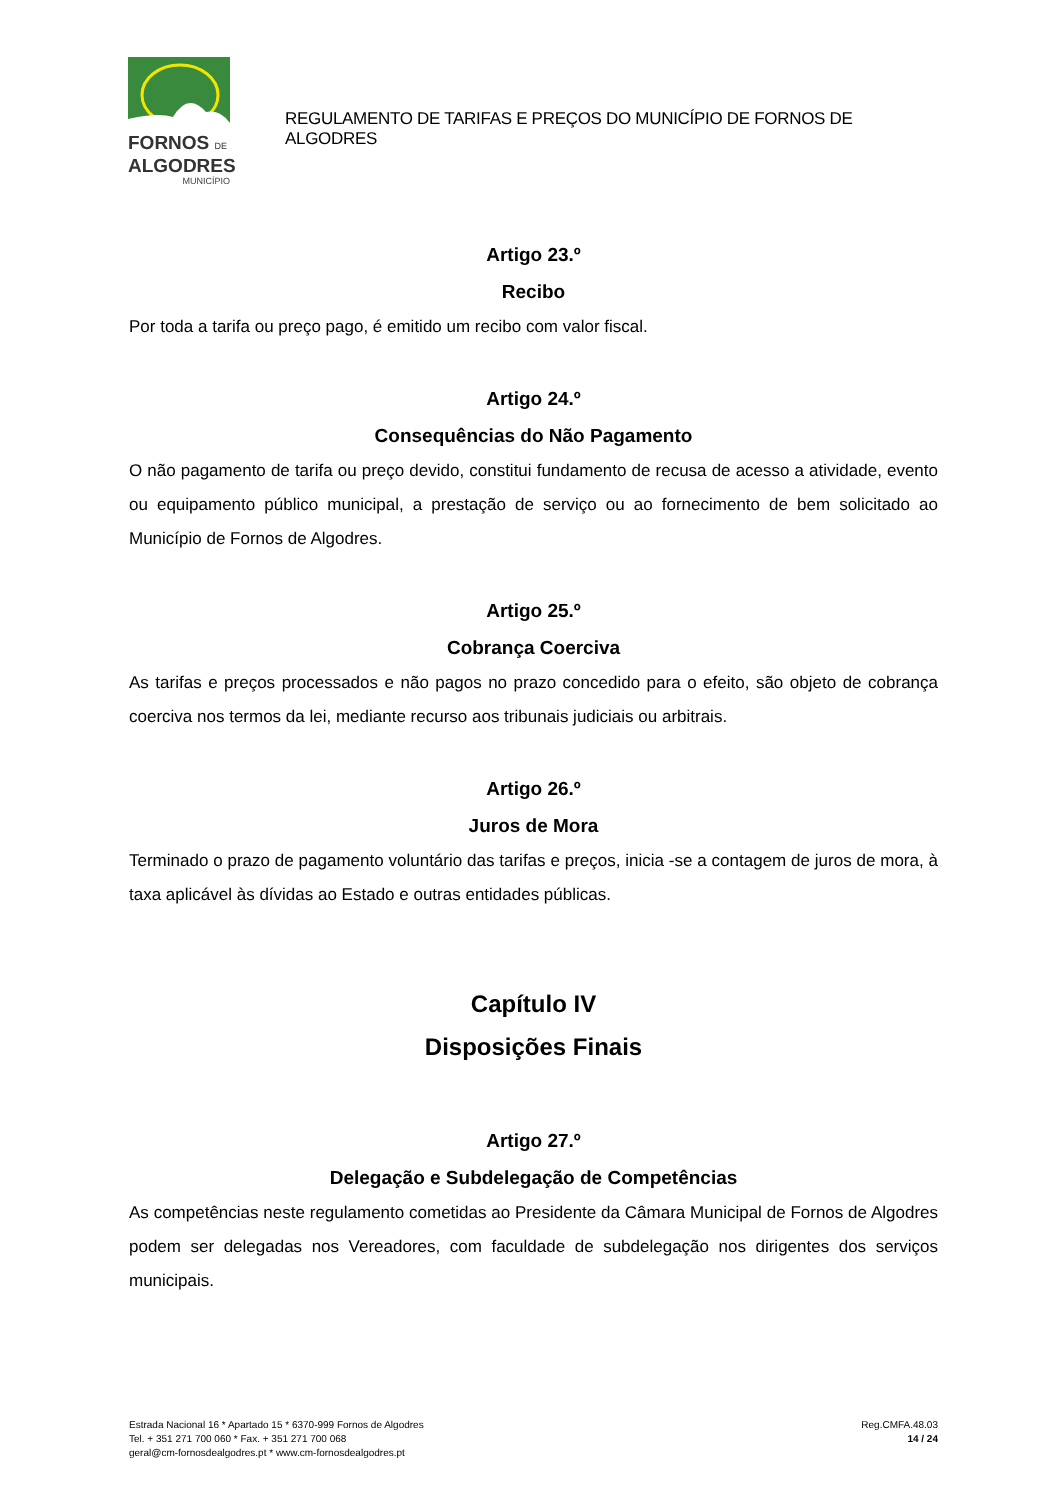FORNOS DE
ALGODRES
MUNICÍPIO
REGULAMENTO DE TARIFAS E PREÇOS DO MUNICÍPIO DE FORNOS DE ALGODRES
Artigo 23.º
Recibo
Por toda a tarifa ou preço pago, é emitido um recibo com valor fiscal.
Artigo 24.º
Consequências do Não Pagamento
O não pagamento de tarifa ou preço devido, constitui fundamento de recusa de acesso a atividade, evento ou equipamento público municipal, a prestação de serviço ou ao fornecimento de bem solicitado ao Município de Fornos de Algodres.
Artigo 25.º
Cobrança Coerciva
As tarifas e preços processados e não pagos no prazo concedido para o efeito, são objeto de cobrança coerciva nos termos da lei, mediante recurso aos tribunais judiciais ou arbitrais.
Artigo 26.º
Juros de Mora
Terminado o prazo de pagamento voluntário das tarifas e preços, inicia -se a contagem de juros de mora, à taxa aplicável às dívidas ao Estado e outras entidades públicas.
Capítulo IV
Disposições Finais
Artigo 27.º
Delegação e Subdelegação de Competências
As competências neste regulamento cometidas ao Presidente da Câmara Municipal de Fornos de Algodres podem ser delegadas nos Vereadores, com faculdade de subdelegação nos dirigentes dos serviços municipais.
Estrada Nacional 16 * Apartado 15 * 6370-999 Fornos de Algodres
Tel. + 351 271 700 060 * Fax. + 351 271 700 068
geral@cm-fornosdealgodres.pt * www.cm-fornosdealgodres.pt
Reg.CMFA.48.03
14 / 24